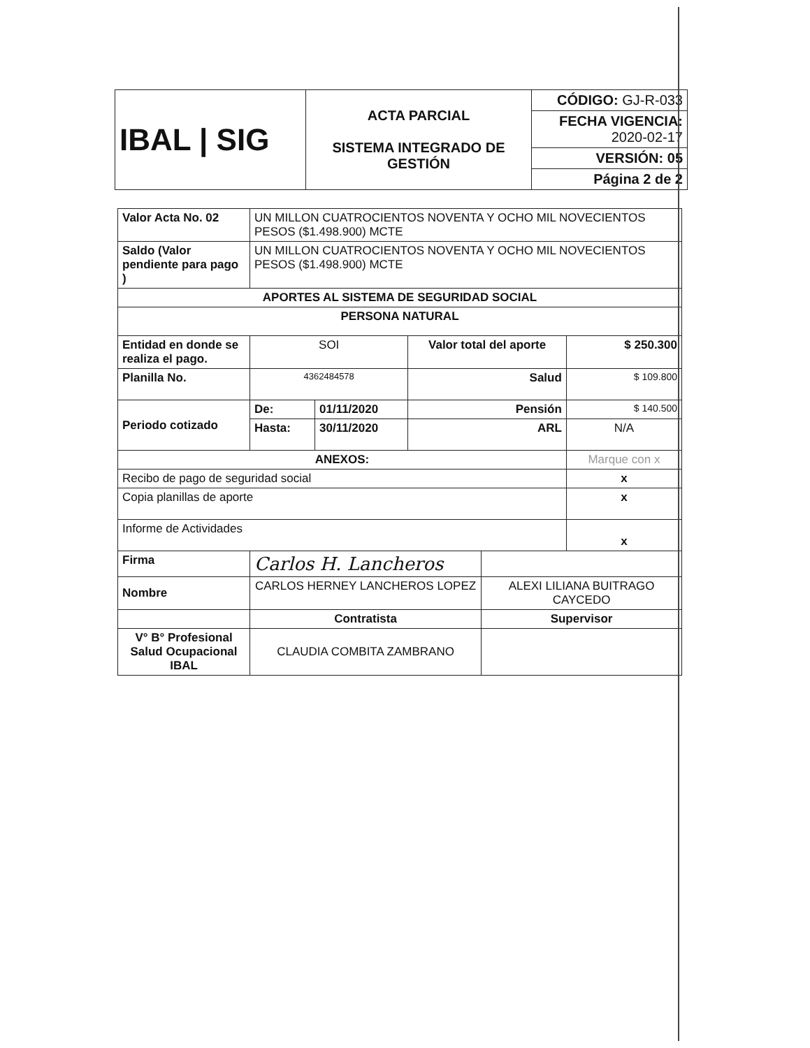| IBAL / SIG | ACTA PARCIAL SISTEMA INTEGRADO DE GESTIÓN | CÓDIGO: GJ-R-033 |
| | | FECHA VIGENCIA: 2020-02-17 |
| | | VERSIÓN: 05 |
| | | Página 2 de 2 |
| Valor Acta No. 02 | UN MILLON CUATROCIENTOS NOVENTA Y OCHO MIL NOVECIENTOS PESOS ($1.498.900) MCTE | | | | |
| Saldo (Valor pendiente para pago ) | UN MILLON CUATROCIENTOS NOVENTA Y OCHO MIL NOVECIENTOS PESOS ($1.498.900) MCTE | | | | |
| APORTES AL SISTEMA DE SEGURIDAD SOCIAL | | | | | |
| PERSONA NATURAL | | | | | |
| Entidad en donde se realiza el pago. | SOI | | Valor total del aporte | | $ 250.300 |
| Planilla No. | 4362484578 | | Salud | | $ 109.800 |
| Periodo cotizado | De: | 01/11/2020 | Pensión | | $ 140.500 |
| | Hasta: | 30/11/2020 | ARL | | N/A |
| ANEXOS: | | | | | Marque con x |
| Recibo de pago de seguridad social | | | | | x |
| Copia planillas de aporte | | | | | x |
| Informe de Actividades | | | | | x |
| Firma | Carlos H. Lancheros | | | | |
| Nombre | CARLOS HERNEY LANCHEROS LOPEZ | | | ALEXI LILIANA BUITRAGO CAYCEDO | |
| | Contratista | | | Supervisor | |
| V° B° Profesional Salud Ocupacional IBAL | CLAUDIA COMBITA ZAMBRANO | | | | |